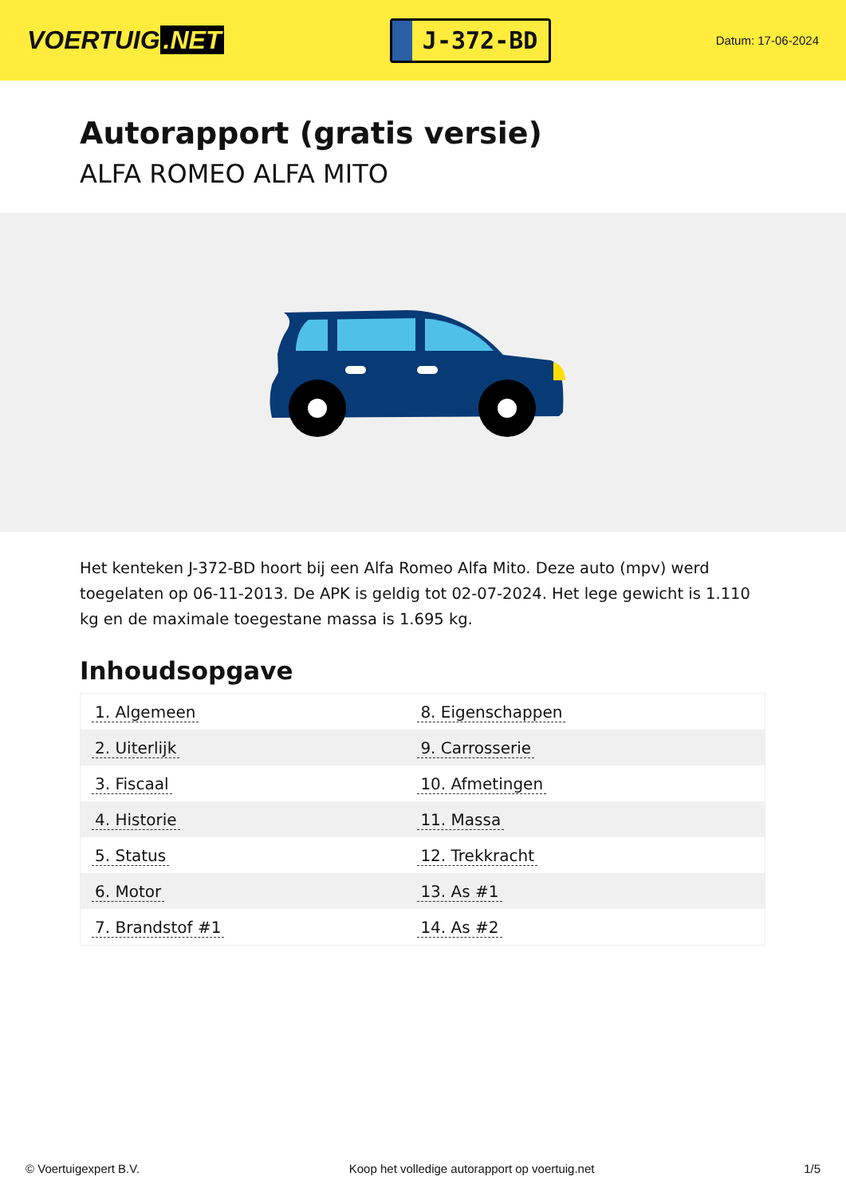VOERTUIG.NET
J-372-BD
Datum: 17-06-2024
Autorapport (gratis versie)
ALFA ROMEO ALFA MITO
Het kenteken J-372-BD hoort bij een Alfa Romeo Alfa Mito. Deze auto (mpv) werd toegelaten op 06-11-2013. De APK is geldig tot 02-07-2024. Het lege gewicht is 1.110 kg en de maximale toegestane massa is 1.695 kg.
Inhoudsopgave
| 1. Algemeen | 8. Eigenschappen |
| 2. Uiterlijk | 9. Carrosserie |
| 3. Fiscaal | 10. Afmetingen |
| 4. Historie | 11. Massa |
| 5. Status | 12. Trekkracht |
| 6. Motor | 13. As #1 |
| 7. Brandstof #1 | 14. As #2 |
© Voertuigexpert B.V. Koop het volledige autorapport op voertuig.net 1/5